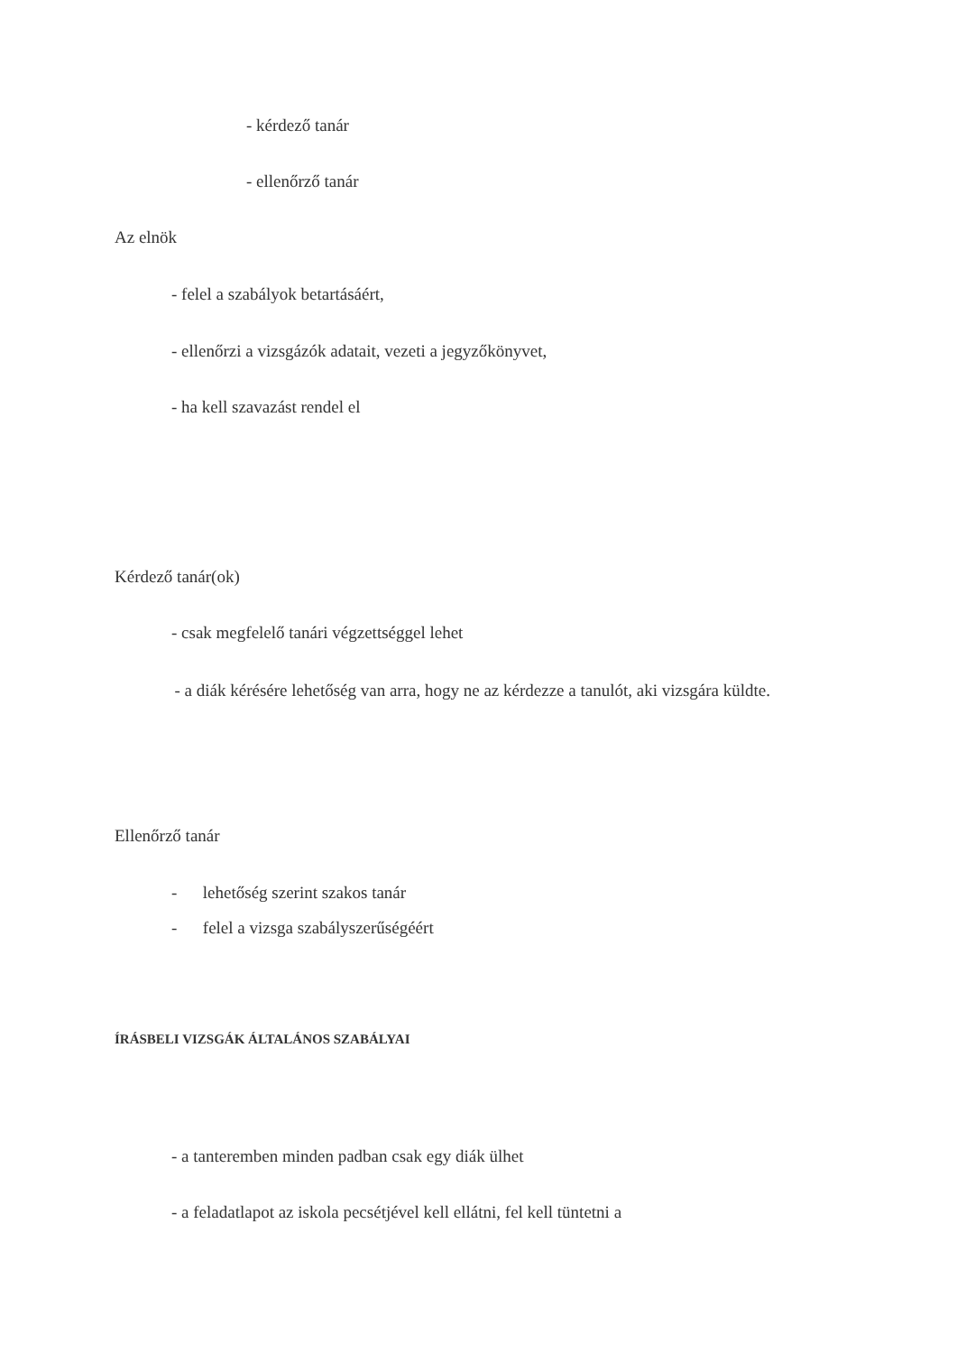- kérdező tanár
- ellenőrző tanár
Az elnök
- felel a szabályok betartásáért,
- ellenőrzi a vizsgázók adatait, vezeti a jegyzőkönyvet,
- ha kell szavazást rendel el
Kérdező tanár(ok)
- csak megfelelő tanári végzettséggel lehet
- a diák kérésére lehetőség van arra, hogy ne az kérdezze a tanulót, aki vizsgára küldte.
Ellenőrző tanár
- lehetőség szerint szakos tanár
- felel a vizsga szabályszerűségéért
ÍRÁSBELI VIZSGÁK ÁLTALÁNOS SZABÁLYAI
- a tanteremben minden padban csak egy diák ülhet
- a feladatlapot az iskola pecsétjével kell ellátni, fel kell tüntetni a